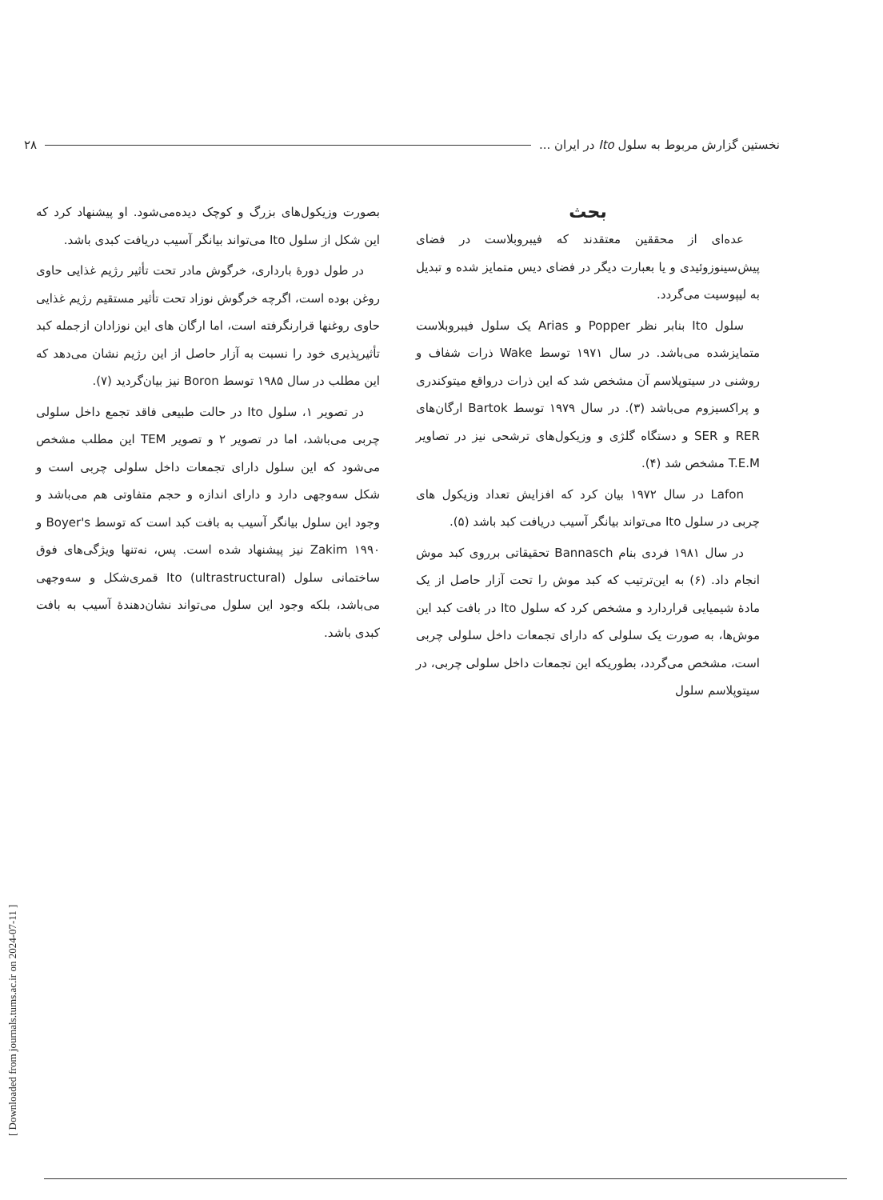نخستین گزارش مربوط به سلول Ito در ایران ... ۲۸
بحث
عده‌ای از محققین معتقدند که فیبروبلاست در فضای پیش‌سینوزوئیدی و یا بعبارت دیگر در فضای دیس متمایز شده و تبدیل به لیپوسیت می‌گردد.
سلول Ito بنابر نظر Popper و Arias یک سلول فیبروبلاست متمایزشده می‌باشد. در سال ۱۹۷۱ توسط Wake ذرات شفاف و روشنی در سیتوپلاسم آن مشخص شد که این ذرات درواقع میتوکندری و پراکسیزوم می‌باشد (۳). در سال ۱۹۷۹ توسط Bartok ارگان‌های RER و SER و دستگاه گلژی و وزیکول‌های ترشحی نیز در تصاویر T.E.M مشخص شد (۴).
Lafon در سال ۱۹۷۲ بیان کرد که افزایش تعداد وزیکول های چربی در سلول Ito می‌تواند بیانگر آسیب دریافت کبد باشد (۵).
در سال ۱۹۸۱ فردی بنام Bannasch تحقیقاتی برروی کبد موش انجام داد. (۶) به این‌ترتیب که کبد موش را تحت آزار حاصل از یک مادهٔ شیمیایی قراردارد و مشخص کرد که سلول Ito در بافت کبد این موش‌ها، به صورت یک سلولی که دارای تجمعات داخل سلولی چربی است، مشخص می‌گردد، بطوریکه این تجمعات داخل سلولی چربی، در سیتوپلاسم سلول
بصورت وزیکول‌های بزرگ و کوچک دیده‌می‌شود. او پیشنهاد کرد که این شکل از سلول Ito می‌تواند بیانگر آسیب دریافت کبدی باشد.
در طول دورهٔ بارداری، خرگوش مادر تحت تأثیر رژیم غذایی حاوی روغن بوده است، اگرچه خرگوش نوزاد تحت تأثیر مستقیم رژیم غذایی حاوی روغنها قرارنگرفته است، اما ارگان های این نوزادان ازجمله کبد تأثیرپذیری خود را نسبت به آزار حاصل از این رژیم نشان می‌دهد که این مطلب در سال ۱۹۸۵ توسط Boron نیز بیان‌گردید (۷).
در تصویر ۱، سلول Ito در حالت طبیعی فاقد تجمع داخل سلولی چربی می‌باشد، اما در تصویر ۲ و تصویر TEM این مطلب مشخص می‌شود که این سلول دارای تجمعات داخل سلولی چربی است و شکل سه‌وجهی دارد و دارای اندازه و حجم متفاوتی هم می‌باشد و وجود این سلول بیانگر آسیب به بافت کبد است که توسط Boyer's و Zakim ۱۹۹۰ نیز پیشنهاد شده است. پس، نه‌تنها ویژگی‌های فوق ساختمانی سلول Ito (ultrastructural) قمری‌شکل و سه‌وجهی می‌باشد، بلکه وجود این سلول می‌تواند نشان‌دهندهٔ آسیب به بافت کبدی باشد.
[ Downloaded from journals.tums.ac.ir on 2024-07-11 ]